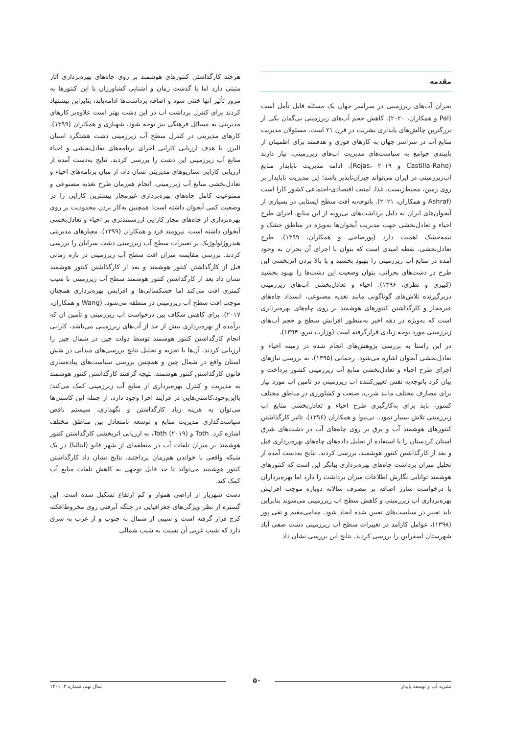مقدمه
بحران آب‌های زیرزمینی در سراسر جهان یک مسئله قابل تأمل است (Pal و همکاران، ۲۰۲۰). کاهش حجم آب‌های زیرزمینی بی‌گمان یکی از بزرگترین چالش‌های پایداری بشریت در قرن ۲۱ است. مسئولان مدیریت منابع آب در سراسر جهان به کارهای فوری و هدفمند برای اطمینان از پایبندی جوامع به سیاست‌های مدیریت آب‌های زیرزمینی، نیاز دارند (Castilla-Raho و Rojas، ۲۰۱۹). ادامه مدیریت ناپایدار منابع آب‌زیرزمینی در ایران می‌تواند جبران‌ناپذیر باشد؛ این مدیریت ناپایدار بر روی زمین، محیط‌زیست، غذا، امنیت اقتصادی-اجتماعی کشور کارا است (Ashraf و همکاران، ۲۰۲۱). باتوجه‌به افت سطح ایستابی در بسیاری از آبخوان‌های ایران به دلیل برداشت‌های بی‌رویه از این منابع، اجرای طرح احیاء و تعادل‌بخشی جهت مدیریت آبخوان‌ها به‌ویژه در مناطق خشک و نیمه‌خشک اهمیت دارد (پورصاحی و همکاران، ۱۳۹۹). طرح تعادل‌بخشی، نقطه امیدی است که بتوان با اجرای آن بحران به وجود آمده در منابع آب زیرزمینی را بهبود بخشید و با بالا بردن اثربخشی این طرح در دشت‌های بحرانی، بتوان وضعیت این دشت‌ها را بهبود بخشید (کبیری و نظری، ۱۳۹۶). احیاء و تعادل‌بخشی آب‌های زیرزمینی دربرگیرنده تلاش‌های گوناگونی مانند تغذیه مصنوعی، انسداد چاه‌های غیرمجاز و کارگذاشتن کنتورهای هوشمند بر روی چاه‌های بهره‌برداری است که به‌ویژه در دهه اخیر به‌منظور افزایش سطح و حجم آب‌های زیرزمینی مورد توجه زیادی قرارگرفته است (وزارت نیرو، ۱۳۹۴).
در این راستا به بررسی پژوهش‌های انجام شده در زمینه احیاء و تعادل‌بخشی آبخوان اشاره می‌شود. رحمانی (۱۳۹۵)، به بررسی نیازهای اجرای طرح احیاء و تعادل‌بخشی منابع آب زیرزمینی کشور پرداخت و بیان کرد باتوجه‌به نقش تعیین‌کننده آب زیرزمینی در تامین آب مورد نیاز برای مصارف مختلف مانند شرب، صنعت و کشاورزی در مناطق مختلف کشور، باید برای به‌کارگیری طرح احیاء و تعادل‌بخشی منابع آب زیرزمینی تلاش بسیار نمود.. نی‌نیوا و همکاران (۱۳۹۶)، تاثیر کارگذاشتن کنتورهای هوشمند آب و برق بر روی چاه‌های آب در دشت‌های شرق استان کردستان را با استفاده از تحلیل داده‌های چاه‌های بهره‌برداری قبل و بعد از کارگذاشتن کنتور هوشمند، بررسی کردند. نتایج به‌دست آمده از تحلیل میزان برداشت چاه‌های بهره‌برداری بیانگر این است که کنتورهای هوشمند توانایی نگارش اطلاعات میزان برداشت را دارد اما بهره‌برداران با درخواست شارژ اضافه بر مصرف سالانه دوباره موجب افزایش بهره‌برداری آب زیرزمینی و کاهش سطح آب زیرزمینی می‌شوند بنابراین باید تغییر در سیاست‌های تعیین شده ایجاد شود. مقامی‌مقیم و تقی پور (۱۳۹۸)، عوامل کارآمد در تغییرات سطح آب زیرزمینی دشت صفی آباد شهرستان اسفراین را بررسی کردند. نتایج این بررسی نشان داد
هرچند کارگذاشتن کنتورهای هوشمند بر روی چاه‌های بهره‌برداری آثار مثبتی دارد اما با گذشت زمان و آشنایی کشاورزان با این کنتورها به مرور تأثیر آنها خنثی شود و اضافه برداشت‌ها ادامه‌یابد، بنابراین پیشنهاد کردند برای کنترل برداشت آب در این دشت بهتر است علاوه‌بر کارهای مدیریتی به مسائل فرهنگی نیز توجه شود. شهبازی و همکاران (۱۳۹۹)، کارهای مدیریتی در کنترل سطح آب زیرزمینی دشت هشتگرد استان البرز، با هدف ارزیابی کارایی اجرای برنامه‌های تعادل‌بخشی و احیاء منابع آب زیرزمینی این دشت را بررسی کردند. نتایج به‌دست آمده از ارزیابی کارایی سناریوهای مدیریتی نشان داد، از میان برنامه‌های احیاء و تعادل‌بخشی منابع آب زیرزمینی، انجام هم‌زمان طرح تغذیه مصنوعی و ممنوعیت کامل چاه‌های بهره‌برداری غیرمجاز بیشترین کارایی را در وضعیت کمی آبخوان داشته است؛ همچنین به‌کار بردن محدودیت بر روی بهره‌برداری از چاه‌های مجاز کارایی ارزشمندتری بر احیاء و تعادل‌بخشی آبخوان داشته است. نیرومند فرد و همکاران (۱۳۹۹)، معیارهای مدیریتی هیدروژئولوژیک بر تغییرات سطح آب زیرزمینی دشت سرایان را بررسی کردند. بررسی مقایسه میزان افت سطح آب زیرزمینی در بازه زمانی قبل از کارگذاشتن کنتور هوشمند و بعد از کارگذاشتن کنتور هوشمند نشان داد بعد از کارگذاشتن کنتور هوشمند سطح آب زیرزمینی با شیب کمتری افت می‌کند اما خشکسالی‌ها و افزایش بهره‌برداری همچنان موجب افت سطح آب زیرزمینی در منطقه می‌شود. (Wang و همکاران، ۲۰۱۷)، برای کاهش شکاف بین درخواست آب زیرزمینی و تأمین آن که برآمده از بهره‌برداری بیش از حد از آب‌های زیرزمینی می‌باشد، کارایی انجام کارگذاشتن کنتور هوشمند توسط دولت چین در شمال چین را ارزیابی کردند. آن‌ها با تجزیه و تحلیل نتایج بررسی‌های میدانی در شش استان واقع در شمال چین و همچنین بررسی سیاست‌های پیاده‌سازی قانون کارگذاشتن کنتور هوشمند، نتیجه گرفتند کارگذاشتن کنتور هوشمند به مدیریت و کنترل بهره‌برداری از منابع آب زیرزمینی کمک می‌کند؛ بااین‌وجود،کاستی‌هایی در فرآیند اجرا وجود دارد، از جمله این کاستی‌ها می‌توان به هزینه زیاد کارگذاشتن و نگهداری، سیستم ناقص سیاست‌گذاری مدیریت منابع و توسعه نامتعادل بین مناطق مختلف اشاره کرد. Toth و Toth (۲۰۱۹)، به ارزیابی اثربخشی کارگذاشتن کنتور هوشمند بر میزان تلفات آب در منطقه‌ای از شهر فانو (ایتالیا) در یک شبکه واقعی با خواندن هم‌زمان پرداختند. نتایج نشان داد کارگذاشتن کنتور هوشمند می‌تواند تا حد قابل توجهی به کاهش تلفات منابع آب کمک کند.
دشت شهریار از اراضی هموار و کم ارتفاع تشکیل شده است. این گستره از نظر ویژگی‌های جغرافیایی در جلگه آبرفتی روی مخروط‌افکنه کرج قرار گرفته است و شیبی از شمال به جنوب و از غرب به شرق دارد که شیب غربی آن نسبت به شیب شمالی
۵۰
نشریه آب و توسعه پایدار سال نهم، شماره ۳، ۱۴۰۱